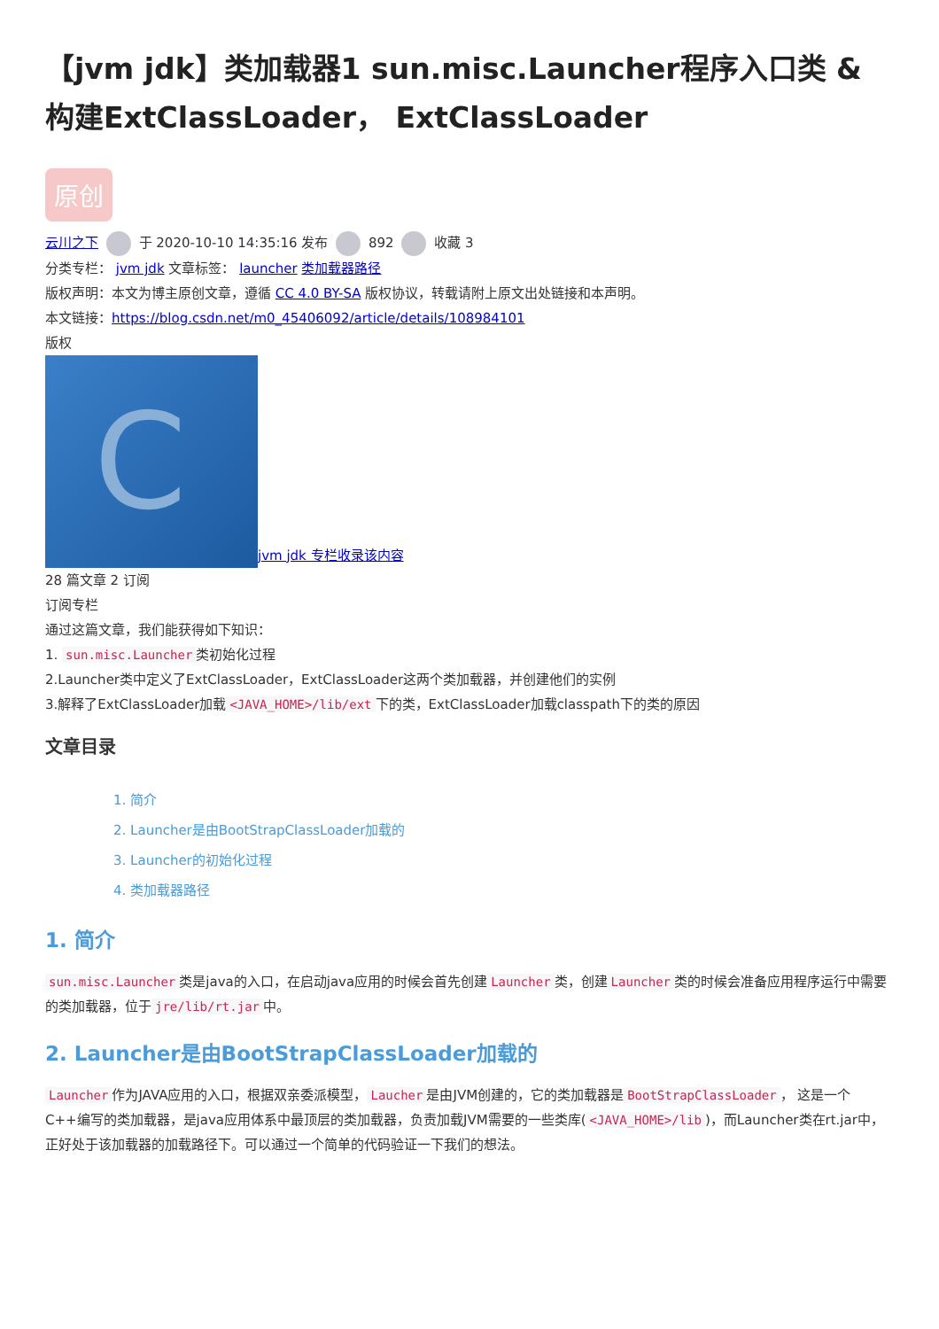【jvm jdk】类加载器1 sun.misc.Launcher程序入口类 & 构建ExtClassLoader， ExtClassLoader
原创
云川之下 于 2020-10-10 14:35:16 发布 892 收藏 3
分类专栏： jvm jdk 文章标签： launcher 类加载器路径
版权声明：本文为博主原创文章，遵循 CC 4.0 BY-SA 版权协议，转载请附上原文出处链接和本声明。
本文链接：https://blog.csdn.net/m0_45406092/article/details/108984101
版权
Cjvm jdk 专栏收录该内容
28 篇文章 2 订阅
订阅专栏
通过这篇文章，我们能获得如下知识：
1. sun.misc.Launcher 类初始化过程
2.Launcher类中定义了ExtClassLoader，ExtClassLoader这两个类加载器，并创建他们的实例
3.解释了ExtClassLoader加载 <JAVA_HOME>/lib/ext 下的类，ExtClassLoader加载classpath下的类的原因
文章目录
1. 简介
2. Launcher是由BootStrapClassLoader加载的
3. Launcher的初始化过程
4. 类加载器路径
1. 简介
sun.misc.Launcher 类是java的入口，在启动java应用的时候会首先创建 Launcher 类，创建 Launcher 类的时候会准备应用程序运行中需要的类加载器，位于 jre/lib/rt.jar 中。
2. Launcher是由BootStrapClassLoader加载的
Launcher 作为JAVA应用的入口，根据双亲委派模型， Laucher 是由JVM创建的，它的类加载器是 BootStrapClassLoader ， 这是一个C++编写的类加载器，是java应用体系中最顶层的类加载器，负责加载JVM需要的一些类库(<JAVA_HOME>/lib)，而Launcher类在rt.jar中，正好处于该加载器的加载路径下。可以通过一个简单的代码验证一下我们的想法。